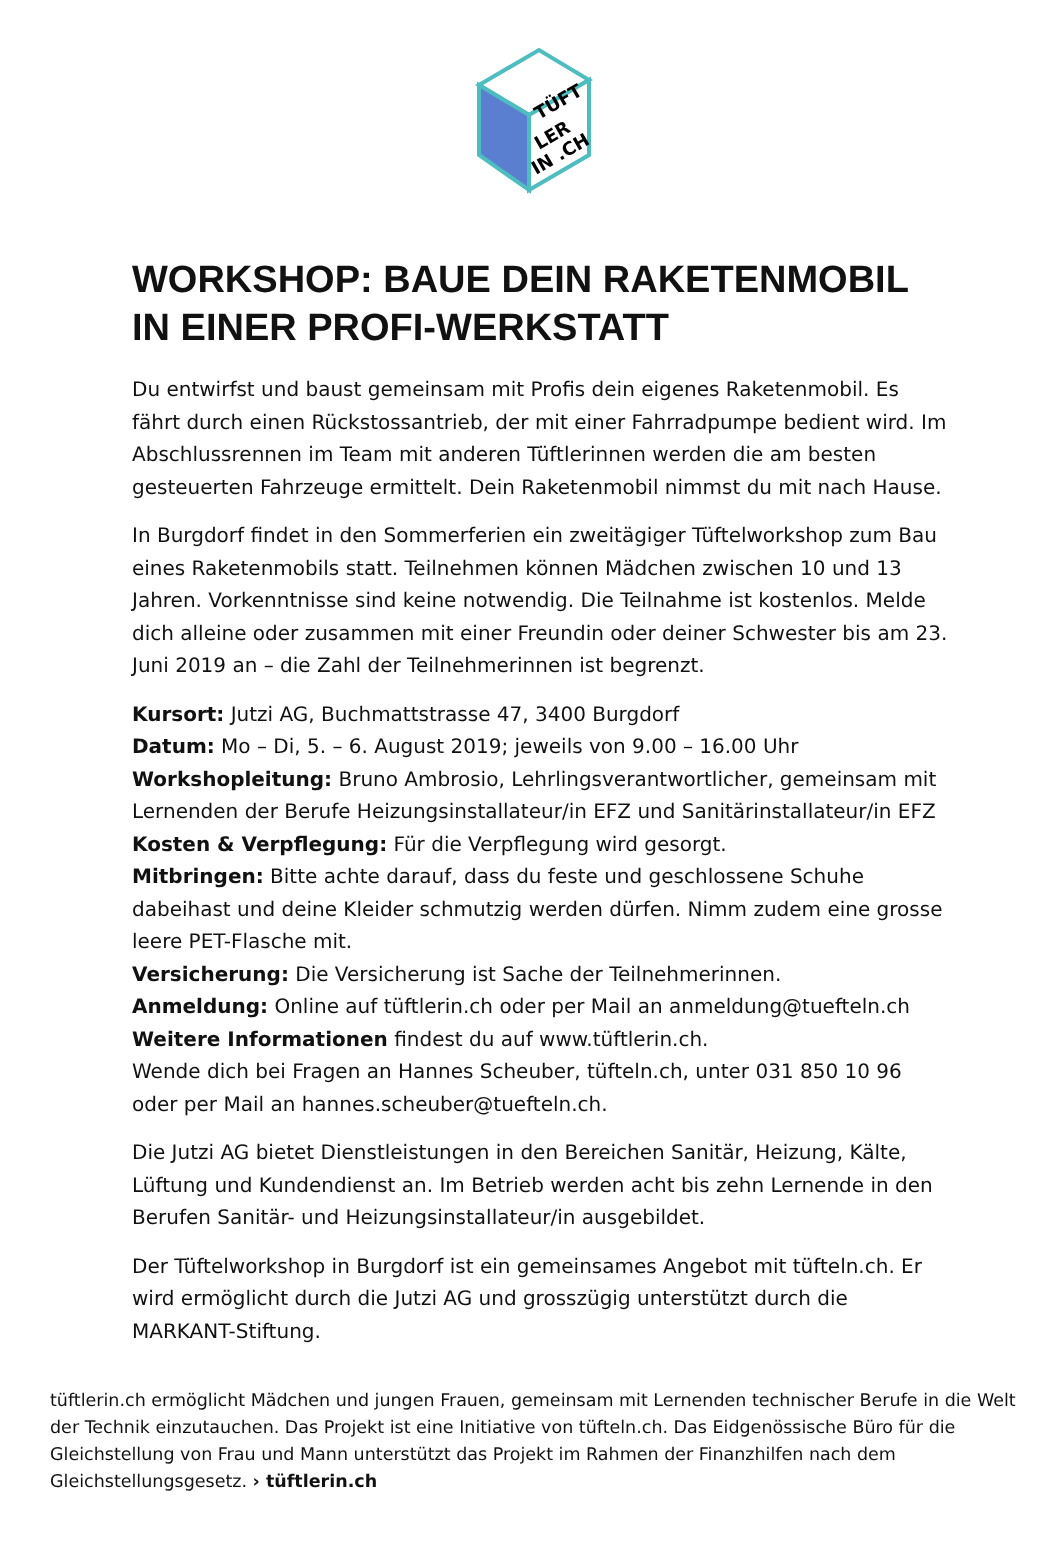TÜFT
LER
IN .CH
WORKSHOP: BAUE DEIN RAKETENMOBIL IN EINER PROFI-WERKSTATT
Du entwirfst und baust gemeinsam mit Profis dein eigenes Raketenmobil. Es fährt durch einen Rückstossantrieb, der mit einer Fahrradpumpe bedient wird. Im Abschlussrennen im Team mit anderen Tüftlerinnen werden die am besten gesteuerten Fahrzeuge ermittelt. Dein Raketenmobil nimmst du mit nach Hause.
In Burgdorf findet in den Sommerferien ein zweitägiger Tüftelworkshop zum Bau eines Raketenmobils statt. Teilnehmen können Mädchen zwischen 10 und 13 Jahren. Vorkenntnisse sind keine notwendig. Die Teilnahme ist kostenlos. Melde dich alleine oder zusammen mit einer Freundin oder deiner Schwester bis am 23. Juni 2019 an – die Zahl der Teilnehmerinnen ist begrenzt.
Kursort: Jutzi AG, Buchmattstrasse 47, 3400 Burgdorf
Datum: Mo – Di, 5. – 6. August 2019; jeweils von 9.00 – 16.00 Uhr
Workshopleitung: Bruno Ambrosio, Lehrlingsverantwortlicher, gemeinsam mit Lernenden der Berufe Heizungsinstallateur/in EFZ und Sanitärinstallateur/in EFZ
Kosten & Verpflegung: Für die Verpflegung wird gesorgt.
Mitbringen: Bitte achte darauf, dass du feste und geschlossene Schuhe dabeihast und deine Kleider schmutzig werden dürfen. Nimm zudem eine grosse leere PET-Flasche mit.
Versicherung: Die Versicherung ist Sache der Teilnehmerinnen.
Anmeldung: Online auf tüftlerin.ch oder per Mail an anmeldung@tuefteln.ch
Weitere Informationen findest du auf www.tüftlerin.ch.
Wende dich bei Fragen an Hannes Scheuber, tüfteln.ch, unter 031 850 10 96 oder per Mail an hannes.scheuber@tuefteln.ch.
Die Jutzi AG bietet Dienstleistungen in den Bereichen Sanitär, Heizung, Kälte, Lüftung und Kundendienst an. Im Betrieb werden acht bis zehn Lernende in den Berufen Sanitär- und Heizungsinstallateur/in ausgebildet.
Der Tüftelworkshop in Burgdorf ist ein gemeinsames Angebot mit tüfteln.ch. Er wird ermöglicht durch die Jutzi AG und grosszügig unterstützt durch die MARKANT-Stiftung.
tüftlerin.ch ermöglicht Mädchen und jungen Frauen, gemeinsam mit Lernenden technischer Berufe in die Welt der Technik einzutauchen. Das Projekt ist eine Initiative von tüfteln.ch. Das Eidgenössische Büro für die Gleichstellung von Frau und Mann unterstützt das Projekt im Rahmen der Finanzhilfen nach dem Gleichstellungsgesetz. › tüftlerin.ch